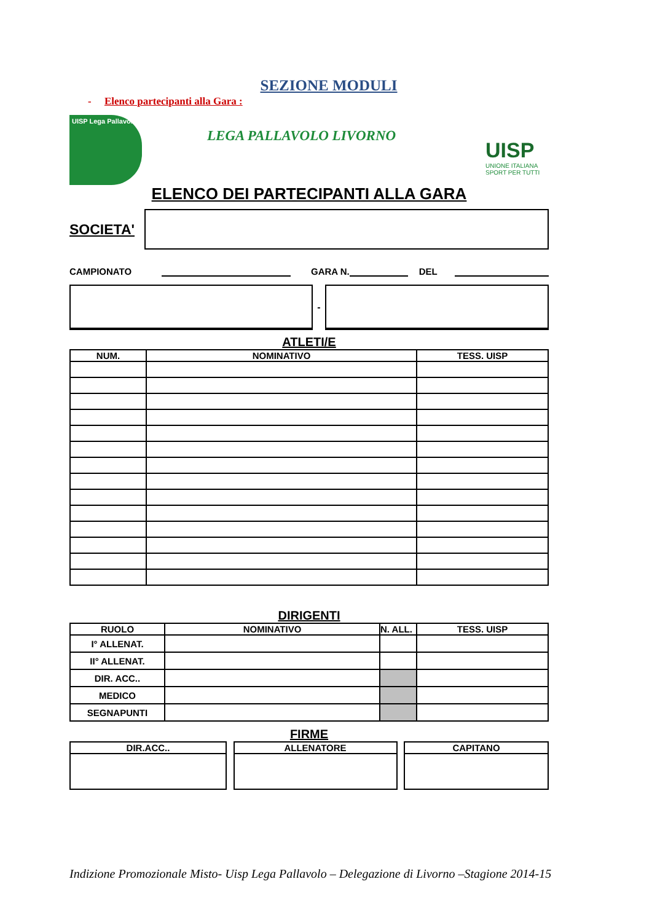SEZIONE MODULI
- Elenco partecipanti alla Gara :
UISP Lega Pallavolo
LEGA PALLAVOLO LIVORNO
UISP
UNIONE ITALIANA
SPORT PER TUTTI
ELENCO DEI PARTECIPANTI ALLA GARA
SOCIETA'
CAMPIONATO GARA N. DEL
-
ATLETI/E
| NUM. | NOMINATIVO | TESS. UISP |
| --- | --- | --- |
DIRIGENTI
| RUOLO | NOMINATIVO | N. ALL. | TESS. UISP |
| --- | --- | --- | --- |
| I° ALLENAT. | | | |
| II° ALLENAT. | | | |
| DIR. ACC.. | | | |
| MEDICO | | | |
| SEGNAPUNTI | | | |
FIRME
| DIR.ACC.. |
| --- |
| ALLENATORE |
| --- |
| CAPITANO |
| --- |
Indizione Promozionale Misto- Uisp Lega Pallavolo – Delegazione di Livorno –Stagione 2014-15